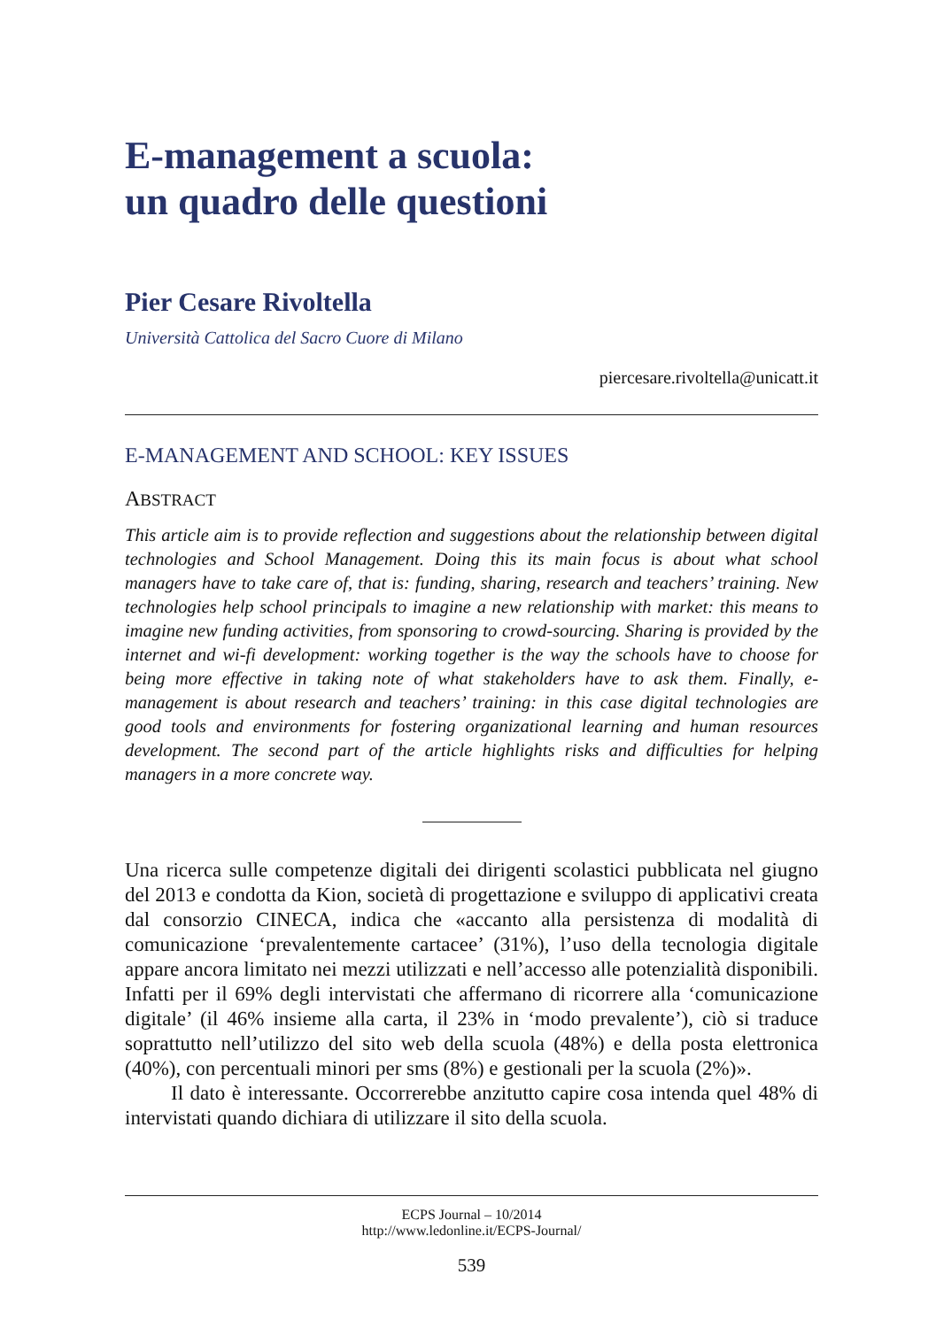E-management a scuola:
un quadro delle questioni
Pier Cesare Rivoltella
Università Cattolica del Sacro Cuore di Milano
piercesare.rivoltella@unicatt.it
E-MANAGEMENT AND SCHOOL: KEY ISSUES
ABSTRACT
This article aim is to provide reflection and suggestions about the relationship between digital technologies and School Management. Doing this its main focus is about what school managers have to take care of, that is: funding, sharing, research and teachers’ training. New technologies help school principals to imagine a new relationship with market: this means to imagine new funding activities, from sponsoring to crowd-sourcing. Sharing is provided by the internet and wi-fi development: working together is the way the schools have to choose for being more effective in taking note of what stakeholders have to ask them. Finally, e-management is about research and teachers’ training: in this case digital technologies are good tools and environments for fostering organizational learning and human resources development. The second part of the article highlights risks and difficulties for helping managers in a more concrete way.
Una ricerca sulle competenze digitali dei dirigenti scolastici pubblicata nel giugno del 2013 e condotta da Kion, società di progettazione e sviluppo di applicativi creata dal consorzio CINECA, indica che «accanto alla persistenza di modalità di comunicazione ‘prevalentemente cartacee’ (31%), l’uso della tecnologia digitale appare ancora limitato nei mezzi utilizzati e nell’accesso alle potenzialità disponibili. Infatti per il 69% degli intervistati che affermano di ricorrere alla ‘comunicazione digitale’ (il 46% insieme alla carta, il 23% in ‘modo prevalente’), ciò si traduce soprattutto nell’utilizzo del sito web della scuola (48%) e della posta elettronica (40%), con percentuali minori per sms (8%) e gestionali per la scuola (2%)».
Il dato è interessante. Occorrerebbe anzitutto capire cosa intenda quel 48% di intervistati quando dichiara di utilizzare il sito della scuola.
ECPS Journal – 10/2014
http://www.ledonline.it/ECPS-Journal/
539